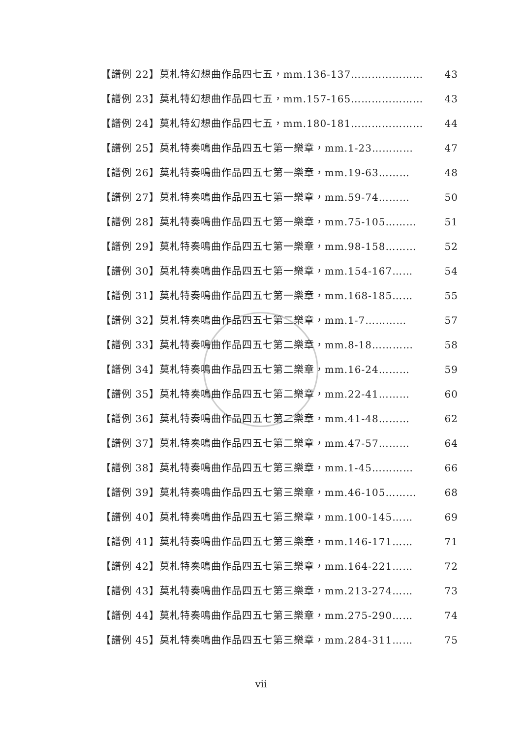【譜例 22】莫札特幻想曲作品四七五，mm.136-137………………… 43
【譜例 23】莫札特幻想曲作品四七五，mm.157-165………………… 43
【譜例 24】莫札特幻想曲作品四七五，mm.180-181………………… 44
【譜例 25】莫札特奏鳴曲作品四五七第一樂章，mm.1-23………… 47
【譜例 26】莫札特奏鳴曲作品四五七第一樂章，mm.19-63……… 48
【譜例 27】莫札特奏鳴曲作品四五七第一樂章，mm.59-74……… 50
【譜例 28】莫札特奏鳴曲作品四五七第一樂章，mm.75-105……… 51
【譜例 29】莫札特奏鳴曲作品四五七第一樂章，mm.98-158……… 52
【譜例 30】莫札特奏鳴曲作品四五七第一樂章，mm.154-167…… 54
【譜例 31】莫札特奏鳴曲作品四五七第一樂章，mm.168-185…… 55
【譜例 32】莫札特奏鳴曲作品四五七第二樂章，mm.1-7………… 57
【譜例 33】莫札特奏鳴曲作品四五七第二樂章，mm.8-18………… 58
【譜例 34】莫札特奏鳴曲作品四五七第二樂章，mm.16-24……… 59
【譜例 35】莫札特奏鳴曲作品四五七第二樂章，mm.22-41……… 60
【譜例 36】莫札特奏鳴曲作品四五七第二樂章，mm.41-48……… 62
【譜例 37】莫札特奏鳴曲作品四五七第二樂章，mm.47-57……… 64
【譜例 38】莫札特奏鳴曲作品四五七第三樂章，mm.1-45………… 66
【譜例 39】莫札特奏鳴曲作品四五七第三樂章，mm.46-105……… 68
【譜例 40】莫札特奏鳴曲作品四五七第三樂章，mm.100-145…… 69
【譜例 41】莫札特奏鳴曲作品四五七第三樂章，mm.146-171…… 71
【譜例 42】莫札特奏鳴曲作品四五七第三樂章，mm.164-221…… 72
【譜例 43】莫札特奏鳴曲作品四五七第三樂章，mm.213-274…… 73
【譜例 44】莫札特奏鳴曲作品四五七第三樂章，mm.275-290…… 74
【譜例 45】莫札特奏鳴曲作品四五七第三樂章，mm.284-311…… 75
vii